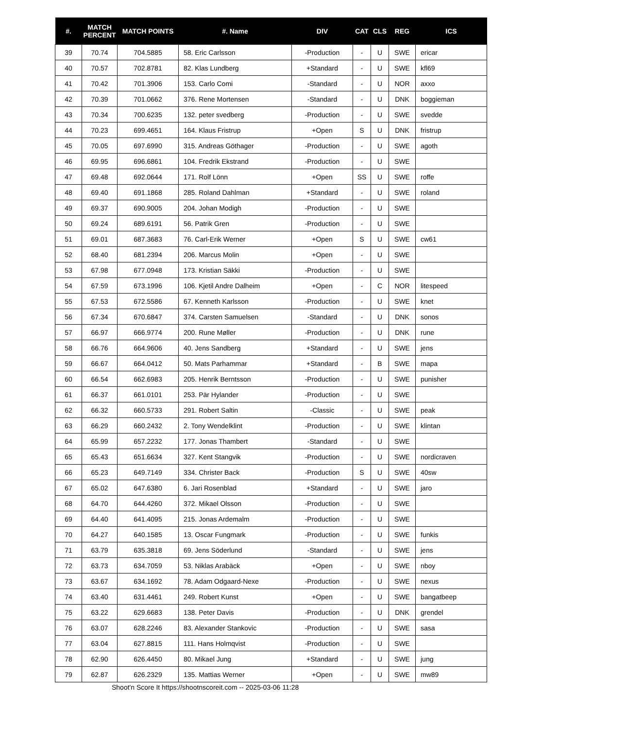| #. | MATCH PERCENT | MATCH POINTS | #. Name | DIV | CAT | CLS | REG | ICS |
| --- | --- | --- | --- | --- | --- | --- | --- | --- |
| 39 | 70.74 | 704.5885 | 58. Eric Carlsson | -Production | - | U | SWE | ericar |
| 40 | 70.57 | 702.8781 | 82. Klas Lundberg | +Standard | - | U | SWE | kfl69 |
| 41 | 70.42 | 701.3906 | 153. Carlo Comi | -Standard | - | U | NOR | axxo |
| 42 | 70.39 | 701.0662 | 376. Rene Mortensen | -Standard | - | U | DNK | boggieman |
| 43 | 70.34 | 700.6235 | 132. peter svedberg | -Production | - | U | SWE | svedde |
| 44 | 70.23 | 699.4651 | 164. Klaus Fristrup | +Open | S | U | DNK | fristrup |
| 45 | 70.05 | 697.6990 | 315. Andreas Göthager | -Production | - | U | SWE | agoth |
| 46 | 69.95 | 696.6861 | 104. Fredrik Ekstrand | -Production | - | U | SWE | |
| 47 | 69.48 | 692.0644 | 171. Rolf Lönn | +Open | SS | U | SWE | roffe |
| 48 | 69.40 | 691.1868 | 285. Roland Dahlman | +Standard | - | U | SWE | roland |
| 49 | 69.37 | 690.9005 | 204. Johan Modigh | -Production | - | U | SWE | |
| 50 | 69.24 | 689.6191 | 56. Patrik Gren | -Production | - | U | SWE | |
| 51 | 69.01 | 687.3683 | 76. Carl-Erik Werner | +Open | S | U | SWE | cw61 |
| 52 | 68.40 | 681.2394 | 206. Marcus Molin | +Open | - | U | SWE | |
| 53 | 67.98 | 677.0948 | 173. Kristian Säkki | -Production | - | U | SWE | |
| 54 | 67.59 | 673.1996 | 106. Kjetil Andre Dalheim | +Open | - | C | NOR | litespeed |
| 55 | 67.53 | 672.5586 | 67. Kenneth Karlsson | -Production | - | U | SWE | knet |
| 56 | 67.34 | 670.6847 | 374. Carsten Samuelsen | -Standard | - | U | DNK | sonos |
| 57 | 66.97 | 666.9774 | 200. Rune Møller | -Production | - | U | DNK | rune |
| 58 | 66.76 | 664.9606 | 40. Jens Sandberg | +Standard | - | U | SWE | jens |
| 59 | 66.67 | 664.0412 | 50. Mats Parhammar | +Standard | - | B | SWE | mapa |
| 60 | 66.54 | 662.6983 | 205. Henrik Berntsson | -Production | - | U | SWE | punisher |
| 61 | 66.37 | 661.0101 | 253. Pär Hylander | -Production | - | U | SWE | |
| 62 | 66.32 | 660.5733 | 291. Robert Saltin | -Classic | - | U | SWE | peak |
| 63 | 66.29 | 660.2432 | 2. Tony Wendelklint | -Production | - | U | SWE | klintan |
| 64 | 65.99 | 657.2232 | 177. Jonas Thambert | -Standard | - | U | SWE | |
| 65 | 65.43 | 651.6634 | 327. Kent Stangvik | -Production | - | U | SWE | nordicraven |
| 66 | 65.23 | 649.7149 | 334. Christer Back | -Production | S | U | SWE | 40sw |
| 67 | 65.02 | 647.6380 | 6. Jari Rosenblad | +Standard | - | U | SWE | jaro |
| 68 | 64.70 | 644.4260 | 372. Mikael Olsson | -Production | - | U | SWE | |
| 69 | 64.40 | 641.4095 | 215. Jonas Ardemalm | -Production | - | U | SWE | |
| 70 | 64.27 | 640.1585 | 13. Oscar Fungmark | -Production | - | U | SWE | funkis |
| 71 | 63.79 | 635.3818 | 69. Jens Söderlund | -Standard | - | U | SWE | jens |
| 72 | 63.73 | 634.7059 | 53. Niklas Arabäck | +Open | - | U | SWE | nboy |
| 73 | 63.67 | 634.1692 | 78. Adam Odgaard-Nexe | -Production | - | U | SWE | nexus |
| 74 | 63.40 | 631.4461 | 249. Robert Kunst | +Open | - | U | SWE | bangatbeep |
| 75 | 63.22 | 629.6683 | 138. Peter Davis | -Production | - | U | DNK | grendel |
| 76 | 63.07 | 628.2246 | 83. Alexander Stankovic | -Production | - | U | SWE | sasa |
| 77 | 63.04 | 627.8815 | 111. Hans Holmqvist | -Production | - | U | SWE | |
| 78 | 62.90 | 626.4450 | 80. Mikael Jung | +Standard | - | U | SWE | jung |
| 79 | 62.87 | 626.2329 | 135. Mattias Werner | +Open | - | U | SWE | mw89 |
Shoot'n Score It https://shootnscoreit.com -- 2025-03-06 11:28